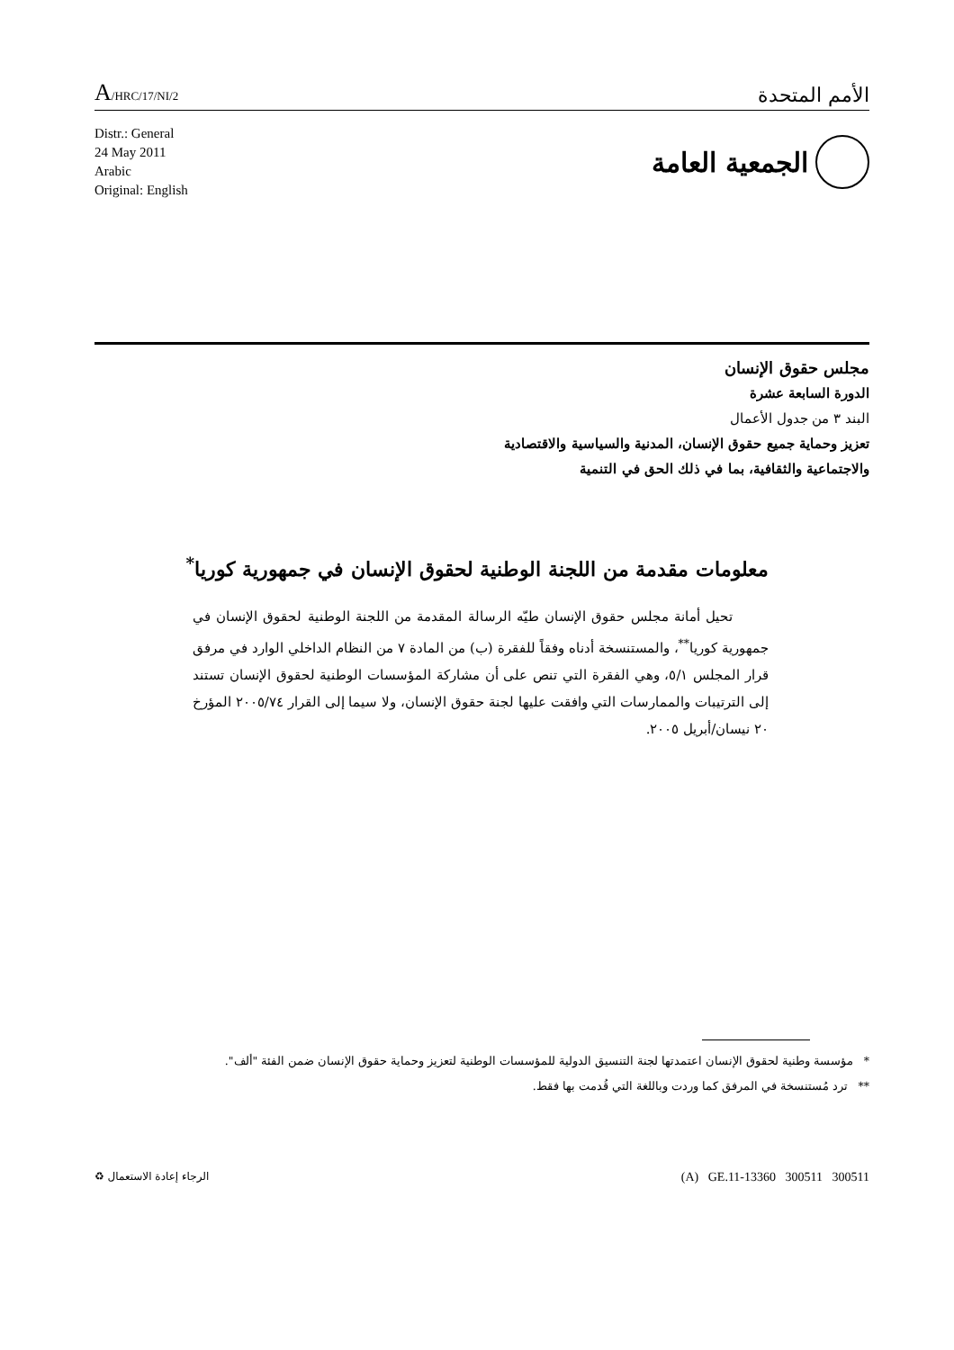A/HRC/17/NI/2
الأمم المتحدة
Distr.: General
24 May 2011
Arabic
Original: English
الجمعية العامة
مجلس حقوق الإنسان
الدورة السابعة عشرة
البند ٣ من جدول الأعمال
تعزيز وحماية جميع حقوق الإنسان، المدنية والسياسية والاقتصادية
والاجتماعية والثقافية، بما في ذلك الحق في التنمية
معلومات مقدمة من اللجنة الوطنية لحقوق الإنسان في جمهورية كوريا<sup>*</sup>
تحيل أمانة مجلس حقوق الإنسان طيّه الرسالة المقدمة من اللجنة الوطنية لحقوق الإنسان في جمهورية كوريا<sup>**</sup>، والمستنسخة أدناه وفقاً للفقرة (ب) من المادة ٧ من النظام الداخلي الوارد في مرفق قرار المجلس ٥/١، وهي الفقرة التي تنص على أن مشاركة المؤسسات الوطنية لحقوق الإنسان تستند إلى الترتيبات والممارسات التي وافقت عليها لجنة حقوق الإنسان، ولا سيما إلى القرار ٢٠٠٥/٧٤ المؤرخ ٢٠ نيسان/أبريل ٢٠٠٥.
* مؤسسة وطنية لحقوق الإنسان اعتمدتها لجنة التنسيق الدولية للمؤسسات الوطنية لتعزيز وحماية حقوق الإنسان ضمن الفئة "ألف".
** ترد مُستنسخة في المرفق كما وردت وباللغة التي قُدمت بها فقط.
الرجاء إعادة الاستعمال ♻
(A) GE.11-13360 300511 300511